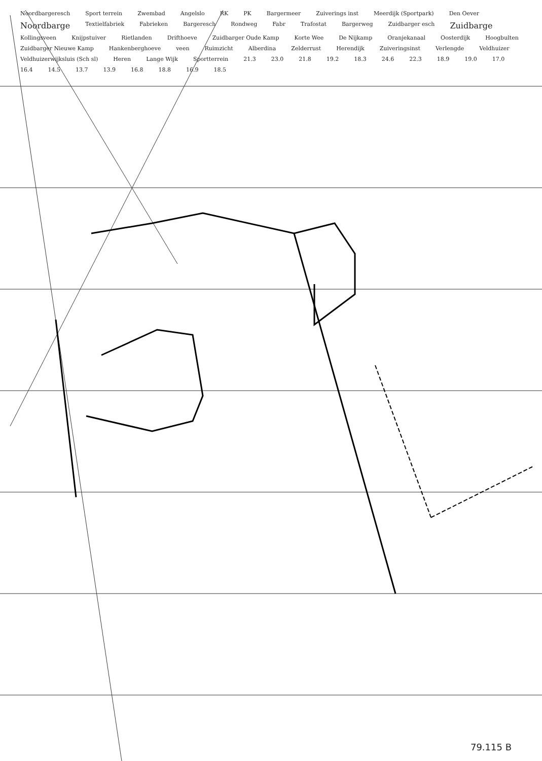Noordbargeresch Sport terrein Zwembad Angelslo RK PK Bargermeer Zuiverings inst Meerdijk (Sportpark) Den Oever Noordbarge Textielfabriek Fabrieken Bargeresch Rondweg Fabr Trafostat Bargerweg Zuidbarger esch Zuidbarge Kollingsveen Knijpstuiver Rietlanden Drifthoeve Zuidbarger Oude Kamp Korte Wee De Nijkamp Oranjekanaal Oosterdijk Hoogbulten Zuidbarger Nieuwe Kamp Hankenberghoeve veen Ruimzicht Alberdina Zelderrust Herendijk Zuiveringsinst Verlengde Veldhuizer Veldhuizerwijksluis (Sch sl) Heren Lange Wijk Sportterrein 21.3 23.0 21.8 19.2 18.3 24.6 22.3 18.9 19.0 17.0 16.4 14.5 13.7 13.9 16.8 18.8 16.9 18.5
79.115 B